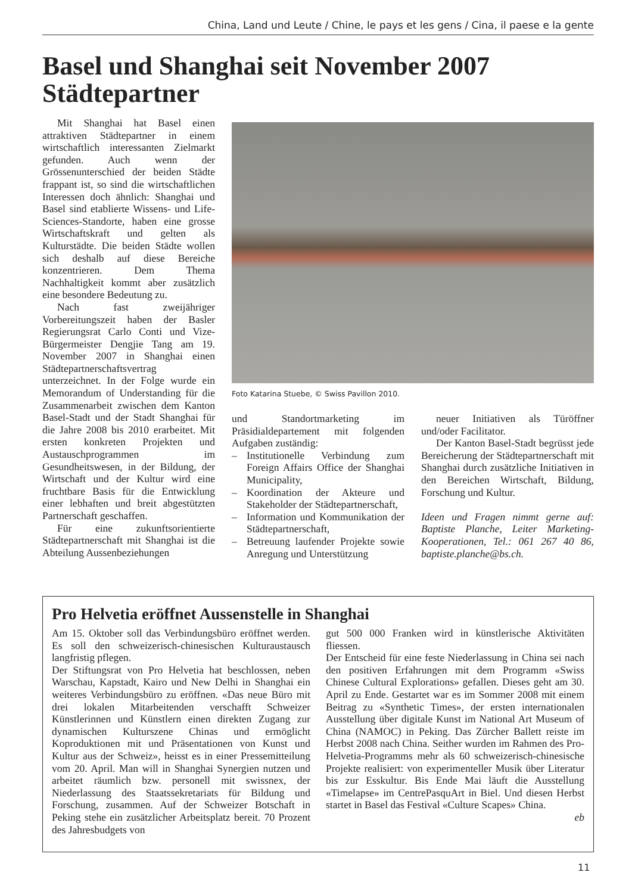China, Land und Leute / Chine, le pays et les gens / Cina, il paese e la gente
Basel und Shanghai seit November 2007
Städtepartner
Mit Shanghai hat Basel einen attraktiven Städtepartner in einem wirtschaftlich interessanten Zielmarkt gefunden. Auch wenn der Grössenunterschied der beiden Städte frappant ist, so sind die wirtschaftlichen Interessen doch ähnlich: Shanghai und Basel sind etablierte Wissens- und Life-Sciences-Standorte, haben eine grosse Wirtschaftskraft und gelten als Kulturstädte. Die beiden Städte wollen sich deshalb auf diese Bereiche konzentrieren. Dem Thema Nachhaltigkeit kommt aber zusätzlich eine besondere Bedeutung zu.
Nach fast zweijähriger Vorbereitungszeit haben der Basler Regierungsrat Carlo Conti und Vize-Bürgermeister Dengjie Tang am 19. November 2007 in Shanghai einen Städtepartnerschaftsvertrag unterzeichnet. In der Folge wurde ein Memorandum of Understanding für die Zusammenarbeit zwischen dem Kanton Basel-Stadt und der Stadt Shanghai für die Jahre 2008 bis 2010 erarbeitet. Mit ersten konkreten Projekten und Austauschprogrammen im Gesundheitswesen, in der Bildung, der Wirtschaft und der Kultur wird eine fruchtbare Basis für die Entwicklung einer lebhaften und breit abgestützten Partnerschaft geschaffen.
Für eine zukunftsorientierte Städtepartnerschaft mit Shanghai ist die Abteilung Aussenbeziehungen
Foto Katarina Stuebe, © Swiss Pavillon 2010.
und Standortmarketing im Präsidialdepartement mit folgenden Aufgaben zuständig:
– Institutionelle Verbindung zum Foreign Affairs Office der Shanghai Municipality,
– Koordination der Akteure und Stakeholder der Städtepartnerschaft,
– Information und Kommunikation der Städtepartnerschaft,
– Betreuung laufender Projekte sowie Anregung und Unterstützung
neuer Initiativen als Türöffner und/oder Facilitator.
Der Kanton Basel-Stadt begrüsst jede Bereicherung der Städtepartnerschaft mit Shanghai durch zusätzliche Initiativen in den Bereichen Wirtschaft, Bildung, Forschung und Kultur.
Ideen und Fragen nimmt gerne auf: Baptiste Planche, Leiter Marketing-Kooperationen, Tel.: 061 267 40 86, baptiste.planche@bs.ch.
Pro Helvetia eröffnet Aussenstelle in Shanghai
Am 15. Oktober soll das Verbindungsbüro eröffnet werden. Es soll den schweizerisch-chinesischen Kulturaustausch langfristig pflegen.
Der Stiftungsrat von Pro Helvetia hat beschlossen, neben Warschau, Kapstadt, Kairo und New Delhi in Shanghai ein weiteres Verbindungsbüro zu eröffnen. «Das neue Büro mit drei lokalen Mitarbeitenden verschafft Schweizer Künstlerinnen und Künstlern einen direkten Zugang zur dynamischen Kulturszene Chinas und ermöglicht Koproduktionen mit und Präsentationen von Kunst und Kultur aus der Schweiz», heisst es in einer Pressemitteilung vom 20. April. Man will in Shanghai Synergien nutzen und arbeitet räumlich bzw. personell mit swissnex, der Niederlassung des Staatssekretariats für Bildung und Forschung, zusammen. Auf der Schweizer Botschaft in Peking stehe ein zusätzlicher Arbeitsplatz bereit. 70 Prozent des Jahresbudgets von
gut 500 000 Franken wird in künstlerische Aktivitäten fliessen.
Der Entscheid für eine feste Niederlassung in China sei nach den positiven Erfahrungen mit dem Programm «Swiss Chinese Cultural Explorations» gefallen. Dieses geht am 30. April zu Ende. Gestartet war es im Sommer 2008 mit einem Beitrag zu «Synthetic Times», der ersten internationalen Ausstellung über digitale Kunst im National Art Museum of China (NAMOC) in Peking. Das Zürcher Ballett reiste im Herbst 2008 nach China. Seither wurden im Rahmen des Pro-Helvetia-Programms mehr als 60 schweizerisch-chinesische Projekte realisiert: von experimenteller Musik über Literatur bis zur Esskultur. Bis Ende Mai läuft die Ausstellung «Timelapse» im CentrePasquArt in Biel. Und diesen Herbst startet in Basel das Festival «Culture Scapes» China.
eb
11